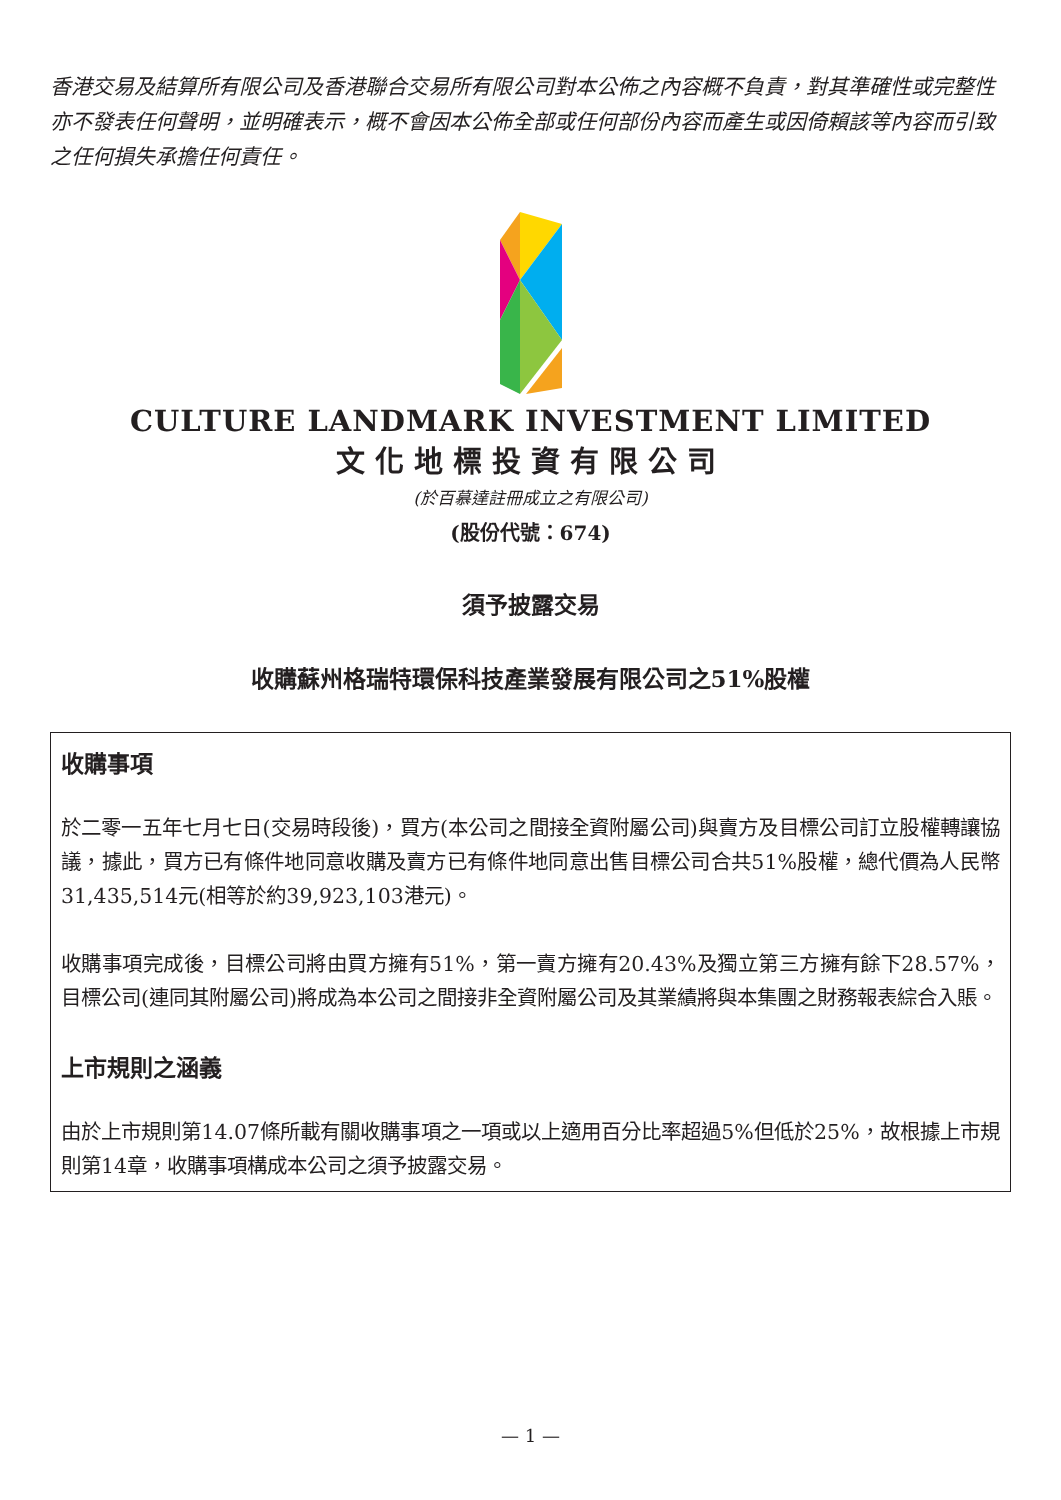香港交易及結算所有限公司及香港聯合交易所有限公司對本公佈之內容概不負責，對其準確性或完整性亦不發表任何聲明，並明確表示，概不會因本公佈全部或任何部份內容而產生或因倚賴該等內容而引致之任何損失承擔任何責任。
CULTURE LANDMARK INVESTMENT LIMITED
文化地標投資有限公司
(於百慕達註冊成立之有限公司)
(股份代號：674)
須予披露交易
收購蘇州格瑞特環保科技產業發展有限公司之51%股權
收購事項
於二零一五年七月七日(交易時段後)，買方(本公司之間接全資附屬公司)與賣方及目標公司訂立股權轉讓協議，據此，買方已有條件地同意收購及賣方已有條件地同意出售目標公司合共51%股權，總代價為人民幣31,435,514元(相等於約39,923,103港元)。
收購事項完成後，目標公司將由買方擁有51%，第一賣方擁有20.43%及獨立第三方擁有餘下28.57%，目標公司(連同其附屬公司)將成為本公司之間接非全資附屬公司及其業績將與本集團之財務報表綜合入賬。
上市規則之涵義
由於上市規則第14.07條所載有關收購事項之一項或以上適用百分比率超過5%但低於25%，故根據上市規則第14章，收購事項構成本公司之須予披露交易。
— 1 —